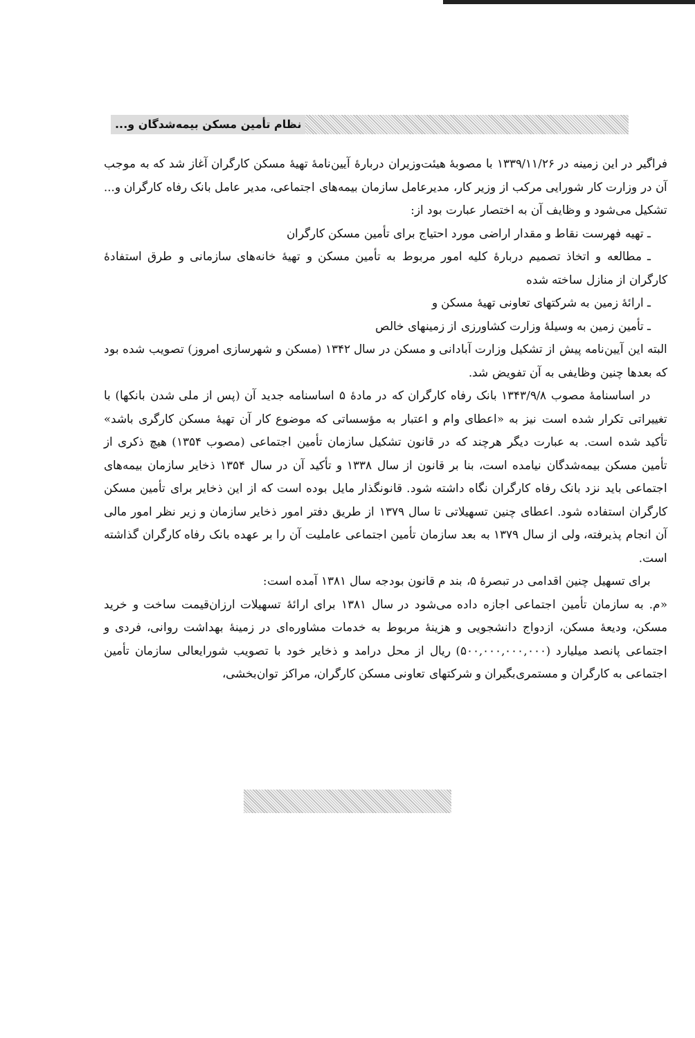نظام تأمین مسکن بیمه‌شدگان و...
فراگیر در این زمینه در ۱۳۳۹/۱۱/۲۶ با مصوبهٔ هیئت‌وزیران دربارهٔ آیین‌نامهٔ تهیهٔ مسکن کارگران آغاز شد که به موجب آن در وزارت کار شورایی مرکب از وزیر کار، مدیرعامل سازمان بیمه‌های اجتماعی، مدیر عامل بانک رفاه کارگران و... تشکیل می‌شود و وظایف آن به اختصار عبارت بود از:
ـ تهیه فهرست نقاط و مقدار اراضی مورد احتیاج برای تأمین مسکن کارگران
ـ مطالعه و اتخاذ تصمیم دربارهٔ کلیه امور مربوط به تأمین مسکن و تهیهٔ خانه‌های سازمانی و طرق استفادهٔ کارگران از منازل ساخته شده
ـ ارائهٔ زمین به شرکتهای تعاونی تهیهٔ مسکن و
ـ تأمین زمین به وسیلهٔ وزارت کشاورزی از زمینهای خالص
البته این آیین‌نامه پیش از تشکیل وزارت آبادانی و مسکن در سال ۱۳۴۲ (مسکن و شهرسازی امروز) تصویب شده بود که بعدها چنین وظایفی به آن تفویض شد.
در اساسنامهٔ مصوب ۱۳۴۳/۹/۸ بانک رفاه کارگران که در مادهٔ ۵ اساسنامه جدید آن (پس از ملی شدن بانکها) با تغییراتی تکرار شده است نیز به «اعطای وام و اعتبار به مؤسساتی که موضوع کار آن تهیهٔ مسکن کارگری باشد» تأکید شده است. به عبارت دیگر هرچند که در قانون تشکیل سازمان تأمین اجتماعی (مصوب ۱۳۵۴) هیچ ذکری از تأمین مسکن بیمه‌شدگان نیامده است، بنا بر قانون از سال ۱۳۳۸ و تأکید آن در سال ۱۳۵۴ ذخایر سازمان بیمه‌های اجتماعی باید نزد بانک رفاه کارگران نگاه داشته شود. قانونگذار مایل بوده است که از این ذخایر برای تأمین مسکن کارگران استفاده شود. اعطای چنین تسهیلاتی تا سال ۱۳۷۹ از طریق دفتر امور ذخایر سازمان و زیر نظر امور مالی آن انجام پذیرفته، ولی از سال ۱۳۷۹ به بعد سازمان تأمین اجتماعی عاملیت آن را بر عهده بانک رفاه کارگران گذاشته است.
برای تسهیل چنین اقدامی در تبصرهٔ ۵، بند م قانون بودجه سال ۱۳۸۱ آمده است:
«م. به سازمان تأمین اجتماعی اجازه داده می‌شود در سال ۱۳۸۱ برای ارائهٔ تسهیلات ارزان‌قیمت ساخت و خرید مسکن، ودیعهٔ مسکن، ازدواج دانشجویی و هزینهٔ مربوط به خدمات مشاوره‌ای در زمینهٔ بهداشت روانی، فردی و اجتماعی پانصد میلیارد (۵۰۰,۰۰۰,۰۰۰,۰۰۰) ریال از محل درامد و ذخایر خود با تصویب شورایعالی سازمان تأمین اجتماعی به کارگران و مستمری‌بگیران و شرکتهای تعاونی مسکن کارگران، مراکز توان‌بخشی،